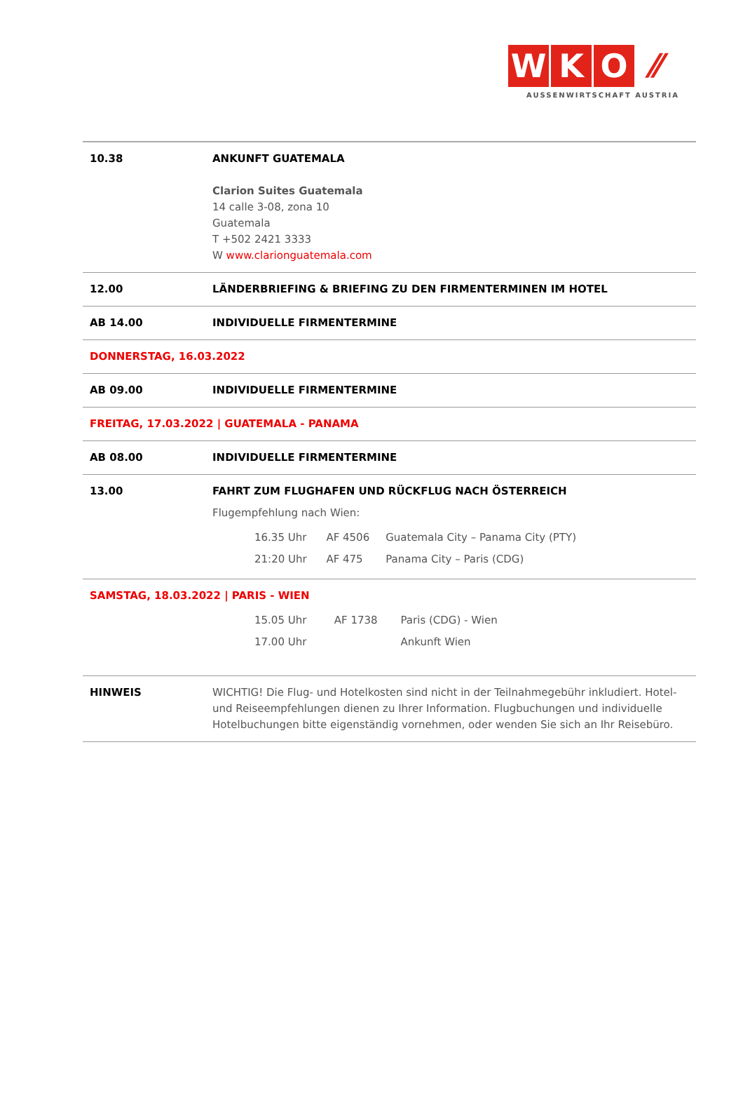W K O ⁄⁄
AUSSENWIRTSCHAFT AUSTRIA
| 10.38 | ANKUNFT GUATEMALA Clarion Suites Guatemala 14 calle 3-08, zona 10 Guatemala T +502 2421 3333 W www.clarionguatemala.com |
| 12.00 | LÄNDERBRIEFING & BRIEFING ZU DEN FIRMENTERMINEN IM HOTEL |
| AB 14.00 | INDIVIDUELLE FIRMENTERMINE |
| DONNERSTAG, 16.03.2022 | |
| AB 09.00 | INDIVIDUELLE FIRMENTERMINE |
| FREITAG, 17.03.2022 / GUATEMALA - PANAMA | |
| AB 08.00 | INDIVIDUELLE FIRMENTERMINE |
| 13.00 | FAHRT ZUM FLUGHAFEN UND RÜCKFLUG NACH ÖSTERREICH Flugempfehlung nach Wien: / 16.35 Uhr / AF 4506 / Guatemala City – Panama City (PTY) / / 21:20 Uhr / AF 475 / Panama City – Paris (CDG) / |
| SAMSTAG, 18.03.2022 / PARIS - WIEN / 15.05 Uhr / AF 1738 / Paris (CDG) - Wien / / 17.00 Uhr / / Ankunft Wien / | |
| HINWEIS | WICHTIG! Die Flug- und Hotelkosten sind nicht in der Teilnahmegebühr inkludiert. Hotel- und Reiseempfehlungen dienen zu Ihrer Information. Flugbuchungen und individuelle Hotelbuchungen bitte eigenständig vornehmen, oder wenden Sie sich an Ihr Reisebüro. |